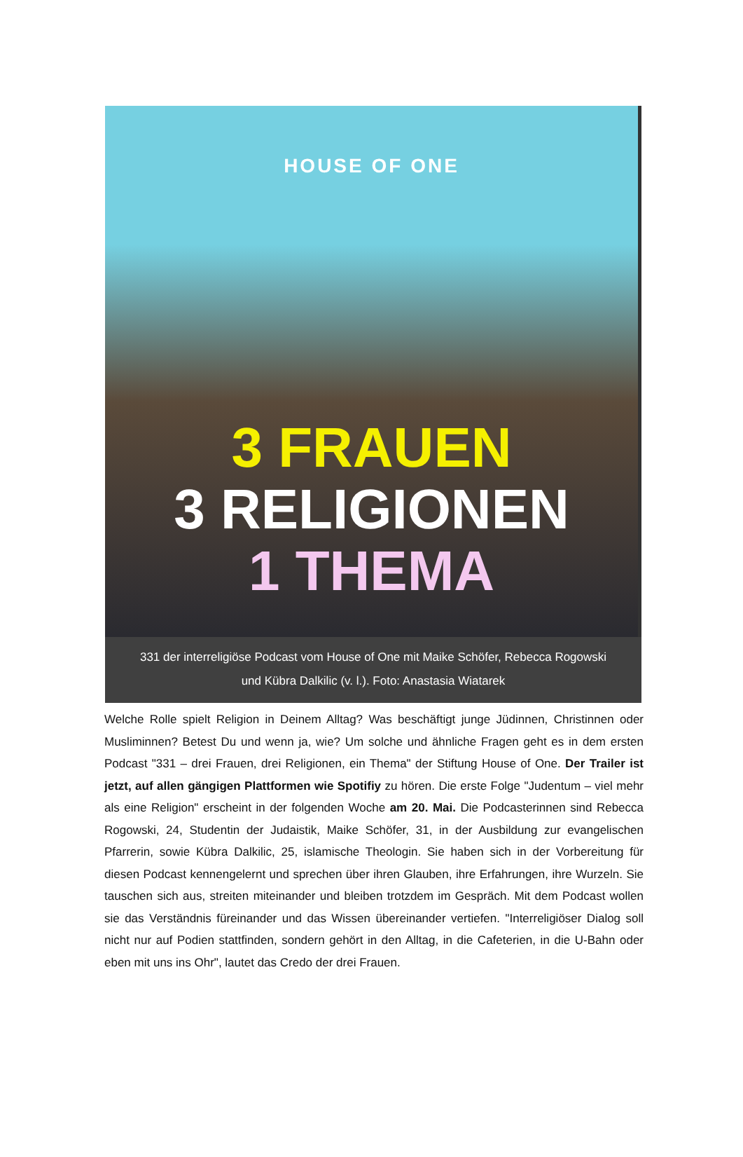HOUSE OF ONE
3 FRAUEN
3 RELIGIONEN
1 THEMA
331 der interreligiöse Podcast vom House of One mit Maike Schöfer, Rebecca Rogowski und Kübra Dalkilic (v. l.). Foto: Anastasia Wiatarek
Welche Rolle spielt Religion in Deinem Alltag? Was beschäftigt junge Jüdinnen, Christinnen oder Musliminnen? Betest Du und wenn ja, wie? Um solche und ähnliche Fragen geht es in dem ersten Podcast "331 – drei Frauen, drei Religionen, ein Thema" der Stiftung House of One. Der Trailer ist jetzt, auf allen gängigen Plattformen wie Spotifiy zu hören. Die erste Folge "Judentum – viel mehr als eine Religion" erscheint in der folgenden Woche am 20. Mai. Die Podcasterinnen sind Rebecca Rogowski, 24, Studentin der Judaistik, Maike Schöfer, 31, in der Ausbildung zur evangelischen Pfarrerin, sowie Kübra Dalkilic, 25, islamische Theologin. Sie haben sich in der Vorbereitung für diesen Podcast kennengelernt und sprechen über ihren Glauben, ihre Erfahrungen, ihre Wurzeln. Sie tauschen sich aus, streiten miteinander und bleiben trotzdem im Gespräch. Mit dem Podcast wollen sie das Verständnis füreinander und das Wissen übereinander vertiefen. "Interreligiöser Dialog soll nicht nur auf Podien stattfinden, sondern gehört in den Alltag, in die Cafeterien, in die U-Bahn oder eben mit uns ins Ohr", lautet das Credo der drei Frauen.